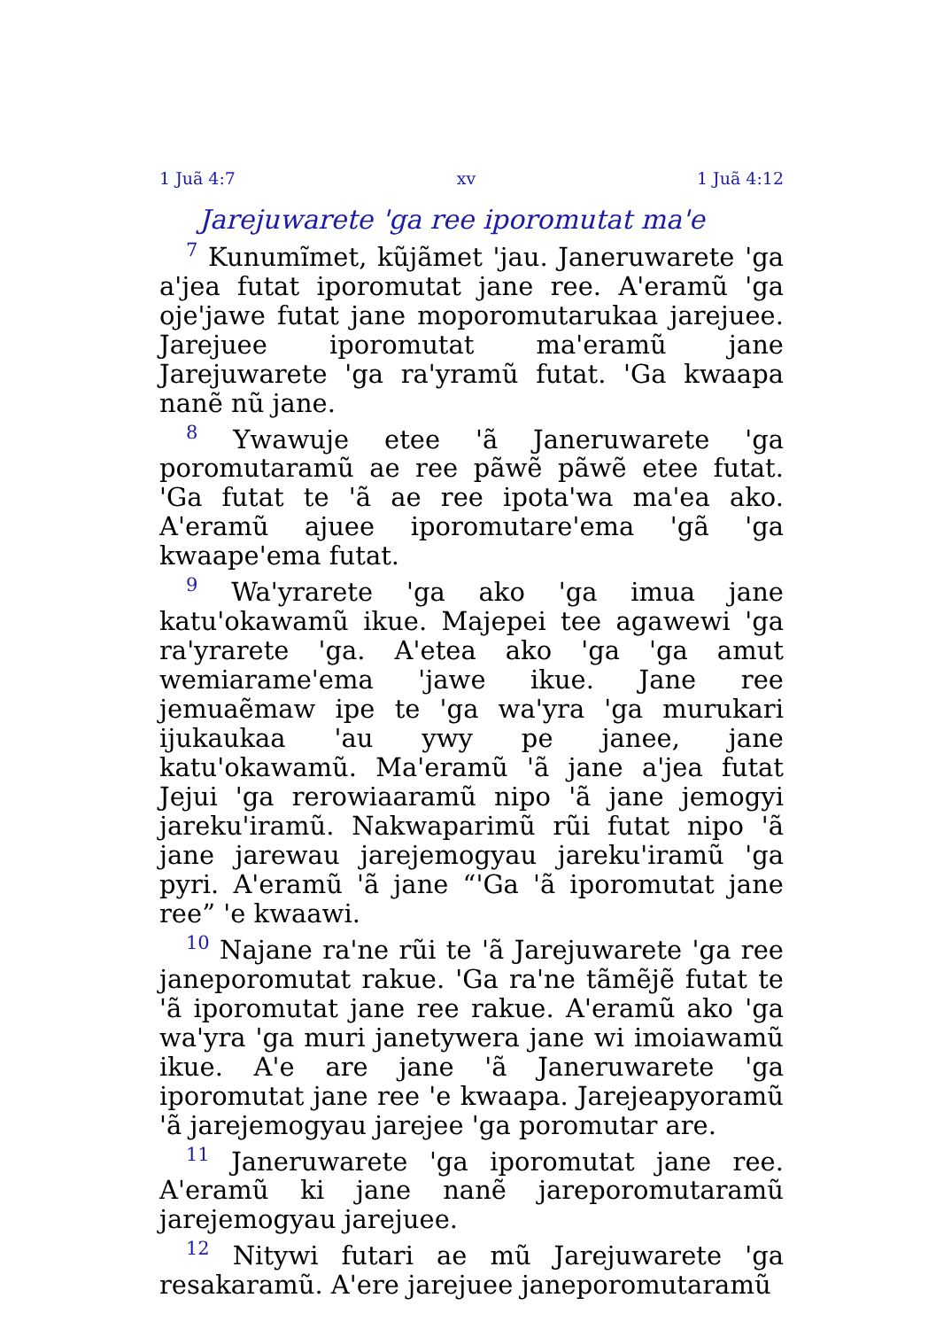1 Juã 4:7 xv 1 Juã 4:12
Jarejuwarete 'ga ree iporomutat ma'e
<sup>7</sup> Kunumĩmet, kũjãmet 'jau. Janeruwarete 'ga a'jea futat iporomutat jane ree. A'eramũ 'ga oje'jawe futat jane moporomutarukaa jarejuee. Jarejuee iporomutat ma'eramũ jane Jarejuwarete 'ga ra'yramũ futat. 'Ga kwaapa nanẽ nũ jane.
<sup>8</sup> Ywawuje etee 'ã Janeruwarete 'ga poromutaramũ ae ree pãwẽ pãwẽ etee futat. 'Ga futat te 'ã ae ree ipota'wa ma'ea ako. A'eramũ ajuee iporomutare'ema 'gã 'ga kwaape'ema futat.
<sup>9</sup> Wa'yrarete 'ga ako 'ga imua jane katu'okawamũ ikue. Majepei tee agawewi 'ga ra'yrarete 'ga. A'etea ako 'ga 'ga amut wemiarame'ema 'jawe ikue. Jane ree jemuaẽmaw ipe te 'ga wa'yra 'ga murukari ijukaukaa 'au ywy pe janee, jane katu'okawamũ. Ma'eramũ 'ã jane a'jea futat Jejui 'ga rerowiaaramũ nipo 'ã jane jemogyi jareku'iramũ. Nakwaparimũ rũi futat nipo 'ã jane jarewau jarejemogyau jareku'iramũ 'ga pyri. A'eramũ 'ã jane “'Ga 'ã iporomutat jane ree” 'e kwaawi.
<sup>10</sup> Najane ra'ne rũi te 'ã Jarejuwarete 'ga ree janeporomutat rakue. 'Ga ra'ne tãmẽjẽ futat te 'ã iporomutat jane ree rakue. A'eramũ ako 'ga wa'yra 'ga muri janetywera jane wi imoiawamũ ikue. A'e are jane 'ã Janeruwarete 'ga iporomutat jane ree 'e kwaapa. Jarejeapyoramũ 'ã jarejemogyau jarejee 'ga poromutar are.
<sup>11</sup> Janeruwarete 'ga iporomutat jane ree. A'eramũ ki jane nanẽ jareporomutaramũ jarejemogyau jarejuee.
<sup>12</sup> Nitywi futari ae mũ Jarejuwarete 'ga resakaramũ. A'ere jarejuee janeporomutaramũ